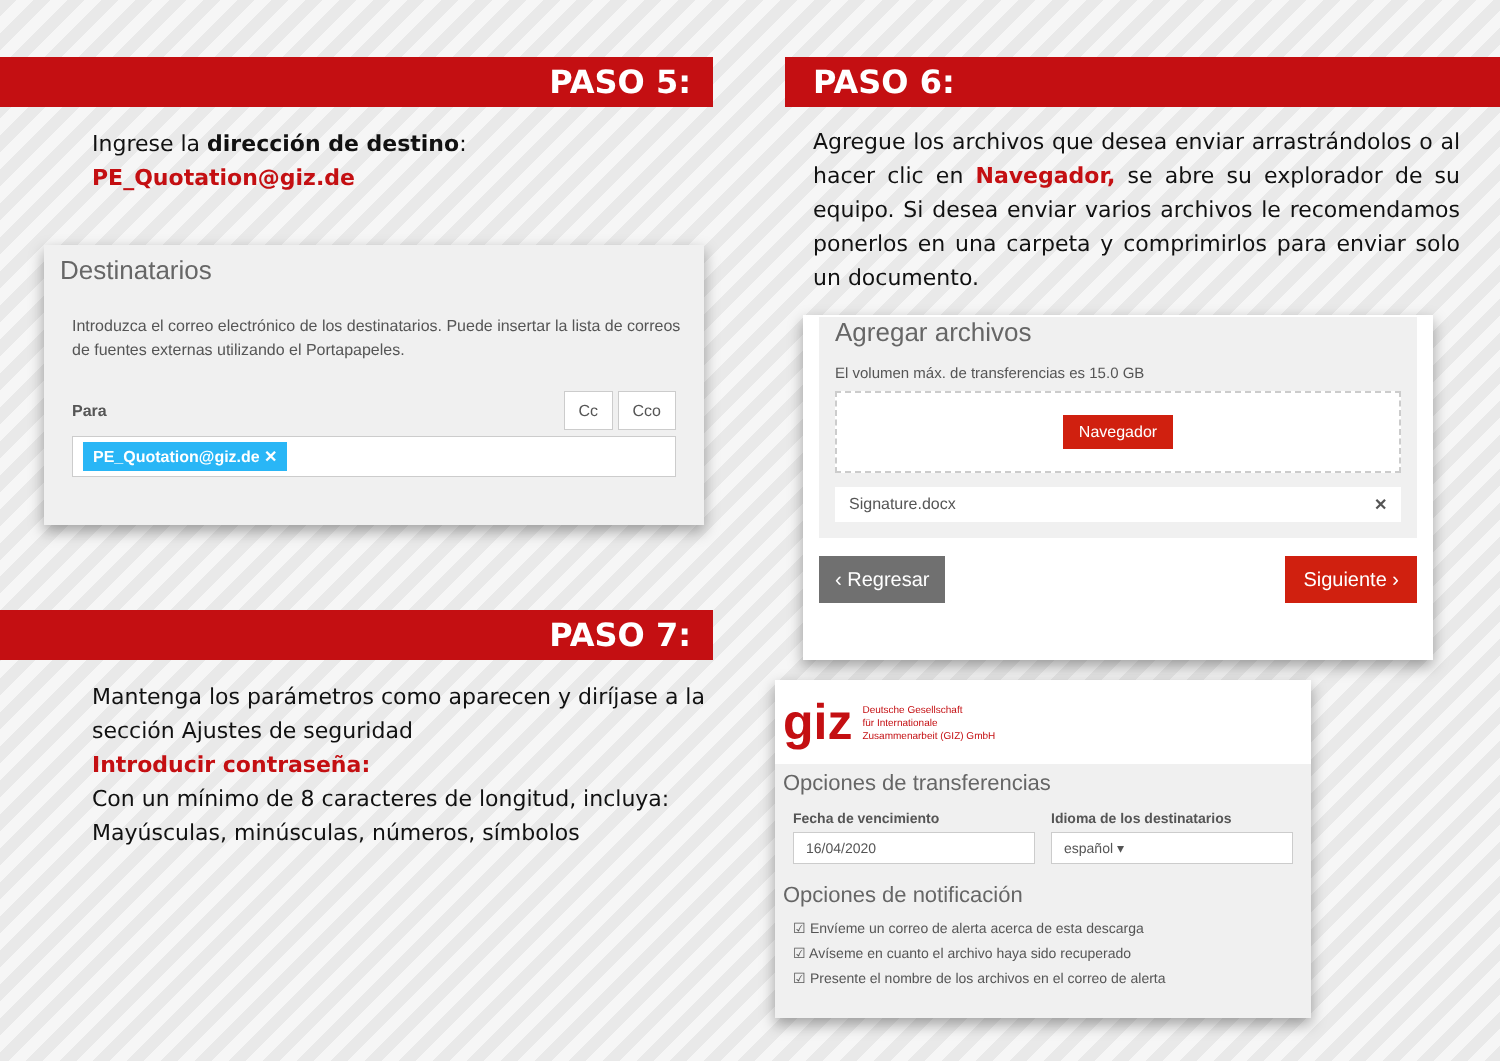PASO 5:
Ingrese la dirección de destino:
PE_Quotation@giz.de
Destinatarios
Introduzca el correo electrónico de los destinatarios. Puede insertar la lista de correos de fuentes externas utilizando el Portapapeles.
Para Cc Cco
PE_Quotation@giz.de ✕
PASO 7:
Mantenga los parámetros como aparecen y diríjase a la sección Ajustes de seguridad
Introducir contraseña:
Con un mínimo de 8 caracteres de longitud, incluya: Mayúsculas, minúsculas, números, símbolos
PASO 6:
Agregue los archivos que desea enviar arrastrándolos o al hacer clic en Navegador, se abre su explorador de su equipo. Si desea enviar varios archivos le recomendamos ponerlos en una carpeta y comprimirlos para enviar solo un documento.
Agregar archivos
El volumen máx. de transferencias es 15.0 GB
Navegador
Signature.docx ✕
‹ Regresar Siguiente ›
giz Deutsche Gesellschaft
für Internationale
Zusammenarbeit (GIZ) GmbH
Opciones de transferencias
Fecha de vencimiento
16/04/2020
Idioma de los destinatarios
español ▾
Opciones de notificación
☑ Envíeme un correo de alerta acerca de esta descarga
☑ Avíseme en cuanto el archivo haya sido recuperado
☑ Presente el nombre de los archivos en el correo de alerta